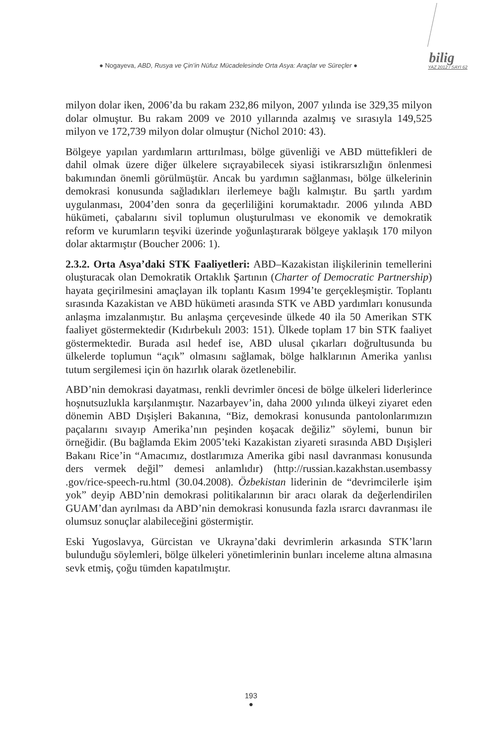● Nogayeva, ABD, Rusya ve Çin’in Nüfuz Mücadelesinde Orta Asya: Araçlar ve Süreçler ●
bilig
YAZ 2012 / SAYI 62
milyon dolar iken, 2006’da bu rakam 232,86 milyon, 2007 yılında ise 329,35 milyon dolar olmuştur. Bu rakam 2009 ve 2010 yıllarında azalmış ve sırasıyla 149,525 milyon ve 172,739 milyon dolar olmuştur (Nichol 2010: 43).
Bölgeye yapılan yardımların arttırılması, bölge güvenliği ve ABD müttefikleri de dahil olmak üzere diğer ülkelere sıçrayabilecek siyasi istikrarsızlığın önlenmesi bakımından önemli görülmüştür. Ancak bu yardımın sağlanması, bölge ülkelerinin demokrasi konusunda sağladıkları ilerlemeye bağlı kalmıştır. Bu şartlı yardım uygulanması, 2004’den sonra da geçerliliğini korumaktadır. 2006 yılında ABD hükümeti, çabalarını sivil toplumun oluşturulması ve ekonomik ve demokratik reform ve kurumların teşviki üzerinde yoğunlaştırarak bölgeye yaklaşık 170 milyon dolar aktarmıştır (Boucher 2006: 1).
2.3.2. Orta Asya’daki STK Faaliyetleri: ABD–Kazakistan ilişkilerinin temellerini oluşturacak olan Demokratik Ortaklık Şartının (Charter of Democratic Partnership) hayata geçirilmesini amaçlayan ilk toplantı Kasım 1994’te gerçekleşmiştir. Toplantı sırasında Kazakistan ve ABD hükümeti arasında STK ve ABD yardımları konusunda anlaşma imzalanmıştır. Bu anlaşma çerçevesinde ülkede 40 ila 50 Amerikan STK faaliyet göstermektedir (Kıdırbekulı 2003: 151). Ülkede toplam 17 bin STK faaliyet göstermektedir. Burada asıl hedef ise, ABD ulusal çıkarları doğrultusunda bu ülkelerde toplumun “açık” olmasını sağlamak, bölge halklarının Amerika yanlısı tutum sergilemesi için ön hazırlık olarak özetlenebilir.
ABD’nin demokrasi dayatması, renkli devrimler öncesi de bölge ülkeleri liderlerince hoşnutsuzlukla karşılanmıştır. Nazarbayev’in, daha 2000 yılında ülkeyi ziyaret eden dönemin ABD Dışişleri Bakanına, “Biz, demokrasi konusunda pantolonlarımızın paçalarını sıvayıp Amerika’nın peşinden koşacak değiliz” söylemi, bunun bir örneğidir. (Bu bağlamda Ekim 2005’teki Kazakistan ziyareti sırasında ABD Dışişleri Bakanı Rice’in “Amacımız, dostlarımıza Amerika gibi nasıl davranması konusunda ders vermek değil” demesi anlamlıdır) (http://russian.kazakhstan.usembassy .gov/rice-speech-ru.html (30.04.2008). Özbekistan liderinin de “devrimcilerle işim yok” deyip ABD’nin demokrasi politikalarının bir aracı olarak da değerlendirilen GUAM’dan ayrılması da ABD’nin demokrasi konusunda fazla ısrarcı davranması ile olumsuz sonuçlar alabileceğini göstermiştir.
Eski Yugoslavya, Gürcistan ve Ukrayna’daki devrimlerin arkasında STK’ların bulunduğu söylemleri, bölge ülkeleri yönetimlerinin bunları inceleme altına almasına sevk etmiş, çoğu tümden kapatılmıştır.
193
●